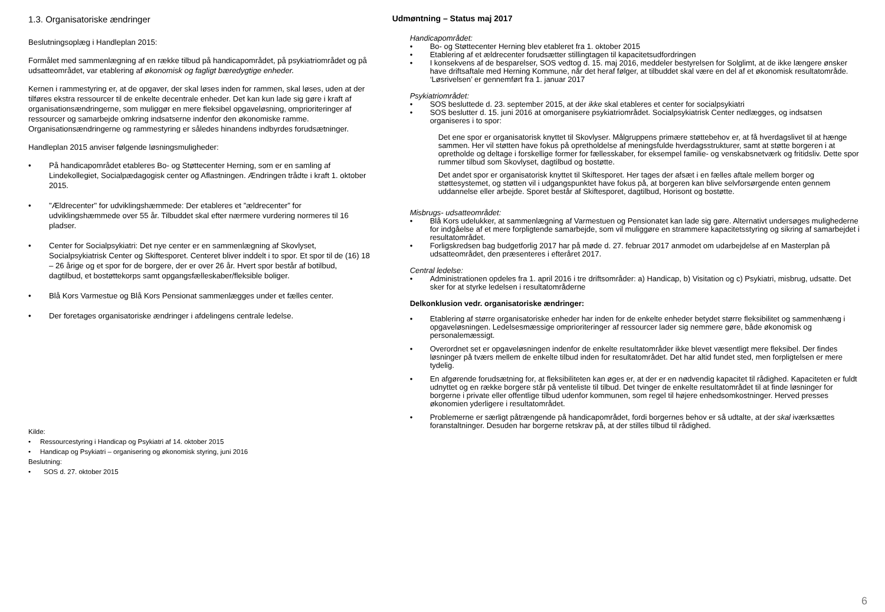1.3. Organisatoriske ændringer
Beslutningsoplæg i Handleplan 2015:
Formålet med sammenlægning af en række tilbud på handicapområdet, på psykiatriområdet og på udsatteområdet, var etablering af økonomisk og fagligt bæredygtige enheder.
Kernen i rammestyring er, at de opgaver, der skal løses inden for rammen, skal løses, uden at der tilføres ekstra ressourcer til de enkelte decentrale enheder. Det kan kun lade sig gøre i kraft af organisationsændringerne, som muliggør en mere fleksibel opgaveløsning, omprioriteringer af ressourcer og samarbejde omkring indsatserne indenfor den økonomiske ramme. Organisationsændringerne og rammestyring er således hinandens indbyrdes forudsætninger.
Handleplan 2015 anviser følgende løsningsmuligheder:
• På handicapområdet etableres Bo- og Støttecenter Herning, som er en samling af Lindekollegiet, Socialpædagogisk center og Aflastningen. Ændringen trådte i kraft 1. oktober 2015.
• "Ældrecenter" for udviklingshæmmede: Der etableres et ”ældrecenter” for udviklingshæmmede over 55 år. Tilbuddet skal efter nærmere vurdering normeres til 16 pladser.
• Center for Socialpsykiatri: Det nye center er en sammenlægning af Skovlyset, Socialpsykiatrisk Center og Skiftesporet. Centeret bliver inddelt i to spor. Et spor til de (16) 18 – 26 årige og et spor for de borgere, der er over 26 år. Hvert spor består af botilbud, dagtilbud, et bostøttekorps samt opgangsfælleskaber/fleksible boliger.
• Blå Kors Varmestue og Blå Kors Pensionat sammenlægges under et fælles center.
• Der foretages organisatoriske ændringer i afdelingens centrale ledelse.
Kilde:
• Ressourcestyring i Handicap og Psykiatri af 14. oktober 2015
• Handicap og Psykiatri – organisering og økonomisk styring, juni 2016
Beslutning:
• SOS d. 27. oktober 2015
Udmøntning – Status maj 2017
Handicapområdet:
• Bo- og Støttecenter Herning blev etableret fra 1. oktober 2015
• Etablering af et ældrecenter forudsætter stillingtagen til kapacitetsudfordringen
• I konsekvens af de besparelser, SOS vedtog d. 15. maj 2016, meddeler bestyrelsen for Solglimt, at de ikke længere ønsker have driftsaftale med Herning Kommune, når det heraf følger, at tilbuddet skal være en del af et økonomisk resultatområde. ‘Løsrivelsen’ er gennemført fra 1. januar 2017
Psykiatriområdet:
• SOS besluttede d. 23. september 2015, at der ikke skal etableres et center for socialpsykiatri
• SOS beslutter d. 15. juni 2016 at omorganisere psykiatriområdet. Socialpsykiatrisk Center nedlægges, og indsatsen organiseres i to spor:
Det ene spor er organisatorisk knyttet til Skovlyser. Målgruppens primære støttebehov er, at få hverdagslivet til at hænge sammen. Her vil støtten have fokus på opretholdelse af meningsfulde hverdagsstrukturer, samt at støtte borgeren i at opretholde og deltage i forskellige former for fællesskaber, for eksempel familie- og venskabsnetværk og fritidsliv. Dette spor rummer tilbud som Skovlyset, dagtilbud og bostøtte.
Det andet spor er organisatorisk knyttet til Skiftesporet. Her tages der afsæt i en fælles aftale mellem borger og støttesystemet, og støtten vil i udgangspunktet have fokus på, at borgeren kan blive selvforsørgende enten gennem uddannelse eller arbejde. Sporet består af Skiftesporet, dagtilbud, Horisont og bostøtte.
Misbrugs- udsatteområdet:
• Blå Kors udelukker, at sammenlægning af Varmestuen og Pensionatet kan lade sig gøre. Alternativt undersøges mulighederne for indgåelse af et mere forpligtende samarbejde, som vil muliggøre en strammere kapacitetsstyring og sikring af samarbejdet i resultatområdet.
• Forligskredsen bag budgetforlig 2017 har på møde d. 27. februar 2017 anmodet om udarbejdelse af en Masterplan på udsatteområdet, den præsenteres i efteråret 2017.
Central ledelse:
• Administrationen opdeles fra 1. april 2016 i tre driftsområder: a) Handicap, b) Visitation og c) Psykiatri, misbrug, udsatte. Det sker for at styrke ledelsen i resultatområderne
Delkonklusion vedr. organisatoriske ændringer:
• Etablering af større organisatoriske enheder har inden for de enkelte enheder betydet større fleksibilitet og sammenhæng i opgaveløsningen. Ledelsesmæssige omprioriteringer af ressourcer lader sig nemmere gøre, både økonomisk og personalemæssigt.
• Overordnet set er opgaveløsningen indenfor de enkelte resultatområder ikke blevet væsentligt mere fleksibel. Der findes løsninger på tværs mellem de enkelte tilbud inden for resultatområdet. Det har altid fundet sted, men forpligtelsen er mere tydelig.
• En afgørende forudsætning for, at fleksibiliteten kan øges er, at der er en nødvendig kapacitet til rådighed. Kapaciteten er fuldt udnyttet og en række borgere står på venteliste til tilbud. Det tvinger de enkelte resultatområdet til at finde løsninger for borgerne i private eller offentlige tilbud udenfor kommunen, som regel til højere enhedsomkostninger. Herved presses økonomien yderligere i resultatområdet.
• Problemerne er særligt påtrængende på handicapområdet, fordi borgernes behov er så udtalte, at der skal iværksættes foranstaltninger. Desuden har borgerne retskrav på, at der stilles tilbud til rådighed.
6